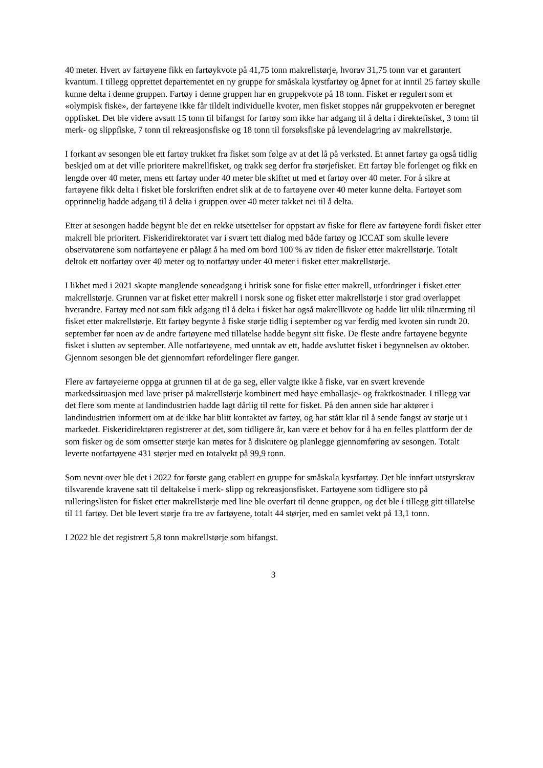40 meter. Hvert av fartøyene fikk en fartøykvote på 41,75 tonn makrellstørje, hvorav 31,75 tonn var et garantert kvantum. I tillegg opprettet departementet en ny gruppe for småskala kystfartøy og åpnet for at inntil 25 fartøy skulle kunne delta i denne gruppen. Fartøy i denne gruppen har en gruppekvote på 18 tonn. Fisket er regulert som et «olympisk fiske», der fartøyene ikke får tildelt individuelle kvoter, men fisket stoppes når gruppekvoten er beregnet oppfisket. Det ble videre avsatt 15 tonn til bifangst for fartøy som ikke har adgang til å delta i direktefisket, 3 tonn til merk- og slippfiske, 7 tonn til rekreasjonsfiske og 18 tonn til forsøksfiske på levendelagring av makrellstørje.
I forkant av sesongen ble ett fartøy trukket fra fisket som følge av at det lå på verksted. Et annet fartøy ga også tidlig beskjed om at det ville prioritere makrellfisket, og trakk seg derfor fra størjefisket. Ett fartøy ble forlenget og fikk en lengde over 40 meter, mens ett fartøy under 40 meter ble skiftet ut med et fartøy over 40 meter. For å sikre at fartøyene fikk delta i fisket ble forskriften endret slik at de to fartøyene over 40 meter kunne delta. Fartøyet som opprinnelig hadde adgang til å delta i gruppen over 40 meter takket nei til å delta.
Etter at sesongen hadde begynt ble det en rekke utsettelser for oppstart av fiske for flere av fartøyene fordi fisket etter makrell ble prioritert. Fiskeridirektoratet var i svært tett dialog med både fartøy og ICCAT som skulle levere observatørene som notfartøyene er pålagt å ha med om bord 100 % av tiden de fisker etter makrellstørje. Totalt deltok ett notfartøy over 40 meter og to notfartøy under 40 meter i fisket etter makrellstørje.
I likhet med i 2021 skapte manglende soneadgang i britisk sone for fiske etter makrell, utfordringer i fisket etter makrellstørje. Grunnen var at fisket etter makrell i norsk sone og fisket etter makrellstørje i stor grad overlappet hverandre. Fartøy med not som fikk adgang til å delta i fisket har også makrellkvote og hadde litt ulik tilnærming til fisket etter makrellstørje. Ett fartøy begynte å fiske størje tidlig i september og var ferdig med kvoten sin rundt 20. september før noen av de andre fartøyene med tillatelse hadde begynt sitt fiske. De fleste andre fartøyene begynte fisket i slutten av september. Alle notfartøyene, med unntak av ett, hadde avsluttet fisket i begynnelsen av oktober. Gjennom sesongen ble det gjennomført refordelinger flere ganger.
Flere av fartøyeierne oppga at grunnen til at de ga seg, eller valgte ikke å fiske, var en svært krevende markedssituasjon med lave priser på makrellstørje kombinert med høye emballasje- og fraktkostnader. I tillegg var det flere som mente at landindustrien hadde lagt dårlig til rette for fisket. På den annen side har aktører i landindustrien informert om at de ikke har blitt kontaktet av fartøy, og har stått klar til å sende fangst av størje ut i markedet. Fiskeridirektøren registrerer at det, som tidligere år, kan være et behov for å ha en felles plattform der de som fisker og de som omsetter størje kan møtes for å diskutere og planlegge gjennomføring av sesongen. Totalt leverte notfartøyene 431 størjer med en totalvekt på 99,9 tonn.
Som nevnt over ble det i 2022 for første gang etablert en gruppe for småskala kystfartøy. Det ble innført utstyrskrav tilsvarende kravene satt til deltakelse i merk- slipp og rekreasjonsfisket. Fartøyene som tidligere sto på rulleringslisten for fisket etter makrellstørje med line ble overført til denne gruppen, og det ble i tillegg gitt tillatelse til 11 fartøy. Det ble levert størje fra tre av fartøyene, totalt 44 størjer, med en samlet vekt på 13,1 tonn.
I 2022 ble det registrert 5,8 tonn makrellstørje som bifangst.
3